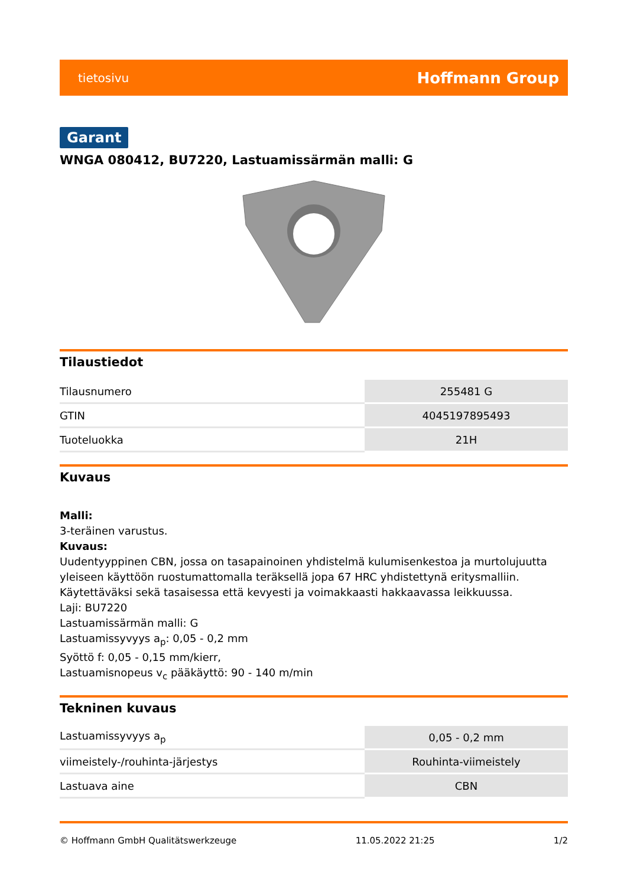tietosivu Hoffmann Group
Garant
WNGA 080412, BU7220, Lastuamissärmän malli: G
Tilaustiedot
| Tilausnumero | 255481 G |
| GTIN | 4045197895493 |
| Tuoteluokka | 21H |
Kuvaus
Malli:
3-teräinen varustus.
Kuvaus:
Uudentyyppinen CBN, jossa on tasapainoinen yhdistelmä kulumisenkestoa ja murtolujuutta yleiseen käyttöön ruostumattomalla teräksellä jopa 67 HRC yhdistettynä eritysmalliin. Käytettäväksi sekä tasaisessa että kevyesti ja voimakkaasti hakkaavassa leikkuussa.
Laji: BU7220
Lastuamissärmän malli: G
Lastuamissyvyys a<sub>p</sub>: 0,05 - 0,2 mm
Syöttö f: 0,05 - 0,15 mm/kierr,
Lastuamisnopeus v<sub>c</sub> pääkäyttö: 90 - 140 m/min
Tekninen kuvaus
| Lastuamissyvyys a<sub>p</sub> | 0,05 - 0,2 mm |
| viimeistely-/rouhinta-järjestys | Rouhinta-viimeistely |
| Lastuava aine | CBN |
© Hoffmann GmbH Qualitätswerkzeuge 11.05.2022 21:25 1/2